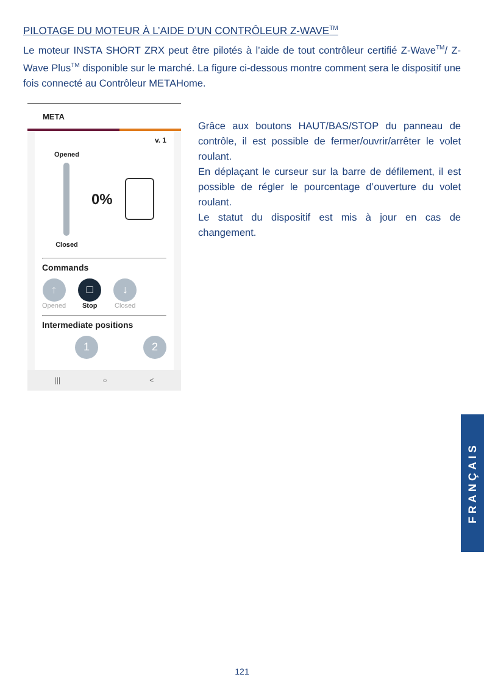PILOTAGE DU MOTEUR À L’AIDE D’UN CONTRÔLEUR Z-WAVE<sup>TM</sup>
Le moteur INSTA SHORT ZRX peut être pilotés à l’aide de tout contrôleur certifié Z-Wave<sup>TM</sup>/ Z-Wave Plus<sup>TM</sup> disponible sur le marché. La figure ci-dessous montre comment sera le dispositif une fois connecté au Contrôleur METAHome.
META
v. 1
Opened
Closed
0%
Commands
↑
Opened
□
Stop
↓
Closed
Intermediate positions
1 2
||| ○ <
Grâce aux boutons HAUT/BAS/STOP du panneau de contrôle, il est possible de fermer/ouvrir/arrêter le volet roulant.
En déplaçant le curseur sur la barre de défilement, il est possible de régler le pourcentage d’ouverture du volet roulant.
Le statut du dispositif est mis à jour en cas de changement.
FRANÇAIS
121